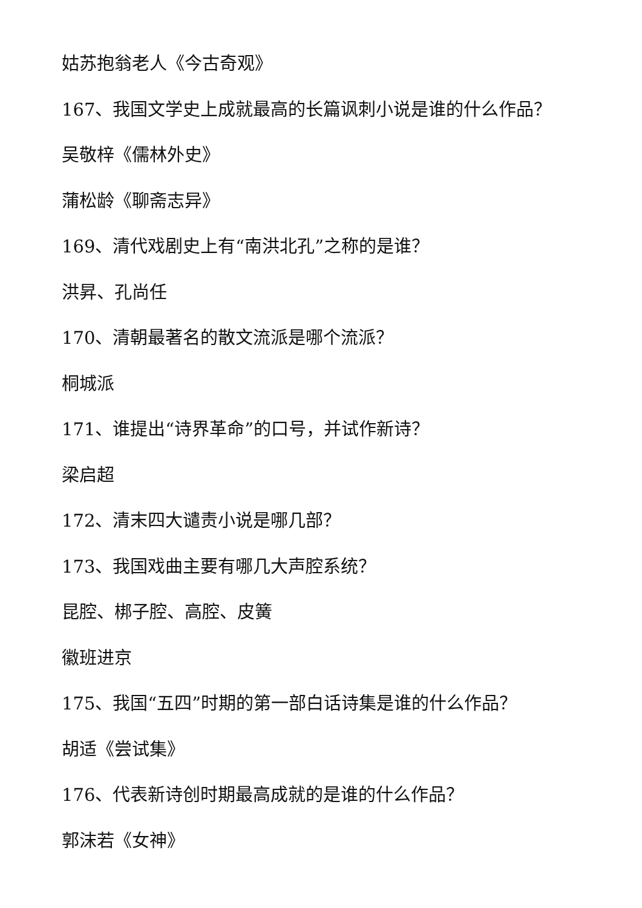姑苏抱翁老人《今古奇观》
167、我国文学史上成就最高的长篇讽刺小说是谁的什么作品？
吴敬梓《儒林外史》
蒲松龄《聊斋志异》
169、清代戏剧史上有“南洪北孔”之称的是谁？
洪昇、孔尚任
170、清朝最著名的散文流派是哪个流派？
桐城派
171、谁提出“诗界革命”的口号，并试作新诗？
梁启超
172、清末四大谴责小说是哪几部？
173、我国戏曲主要有哪几大声腔系统？
昆腔、梆子腔、高腔、皮簧
徽班进京
175、我国“五四”时期的第一部白话诗集是谁的什么作品？
胡适《尝试集》
176、代表新诗创时期最高成就的是谁的什么作品？
郭沫若《女神》